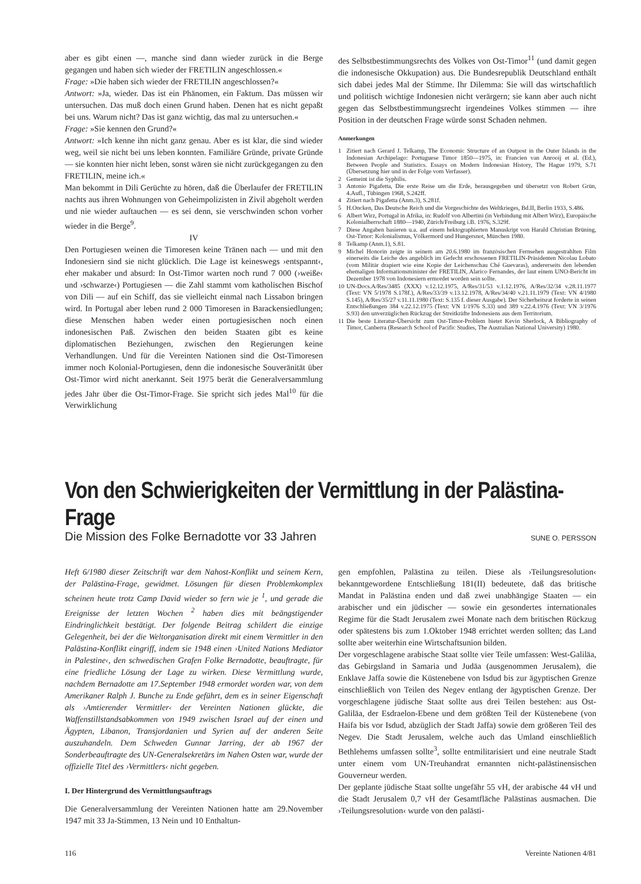aber es gibt einen —, manche sind dann wieder zurück in die Berge gegangen und haben sich wieder der FRETILIN angeschlossen.«
Frage: »Die haben sich wieder der FRETILIN angeschlossen?«
Antwort: »Ja, wieder. Das ist ein Phänomen, ein Faktum. Das müssen wir untersuchen. Das muß doch einen Grund haben. Denen hat es nicht gepaßt bei uns. Warum nicht? Das ist ganz wichtig, das mal zu untersuchen.«
Frage: »Sie kennen den Grund?«
Antwort: »Ich kenne ihn nicht ganz genau. Aber es ist klar, die sind wieder weg, weil sie nicht bei uns leben konnten. Familiäre Gründe, private Gründe — sie konnten hier nicht leben, sonst wären sie nicht zurückgegangen zu den FRETILIN, meine ich.«
Man bekommt in Dili Gerüchte zu hören, daß die Überlaufer der FRETILIN nachts aus ihren Wohnungen von Geheimpolizisten in Zivil abgeholt werden und nie wieder auftauchen — es sei denn, sie verschwinden schon vorher wieder in die Berge<sup>9</sup>.
IV
Den Portugiesen weinen die Timoresen keine Tränen nach — und mit den Indonesiern sind sie nicht glücklich. Die Lage ist keineswegs ›entspannt‹, eher makaber und absurd: In Ost-Timor warten noch rund 7 000 (›weiße‹ und ›schwarze‹) Portugiesen — die Zahl stammt vom katholischen Bischof von Dili — auf ein Schiff, das sie vielleicht einmal nach Lissabon bringen wird. In Portugal aber leben rund 2 000 Timoresen in Barackensiedlungen; diese Menschen haben weder einen portugiesischen noch einen indonesischen Paß. Zwischen den beiden Staaten gibt es keine diplomatischen Beziehungen, zwischen den Regierungen keine Verhandlungen. Und für die Vereinten Nationen sind die Ost-Timoresen immer noch Kolonial-Portugiesen, denn die indonesische Souveränität über Ost-Timor wird nicht anerkannt. Seit 1975 berät die Generalversammlung jedes Jahr über die Ost-Timor-Frage. Sie spricht sich jedes Mal<sup>10</sup> für die Verwirklichung
des Selbstbestimmungsrechts des Volkes von Ost-Timor<sup>11</sup> (und damit gegen die indonesische Okkupation) aus. Die Bundesrepublik Deutschland enthält sich dabei jedes Mal der Stimme. Ihr Dilemma: Sie will das wirtschaftlich und politisch wichtige Indonesien nicht verärgern; sie kann aber auch nicht gegen das Selbstbestimmungsrecht irgendeines Volkes stimmen — ihre Position in der deutschen Frage würde sonst Schaden nehmen.
Anmerkungen
1 Zitiert nach Gerard J. Telkamp, The Economic Structure of an Outpost in the Outer Islands in the Indonesian Archipelago: Portuguese Timor 1850—1975, in: Francien van Anrooij et al. (Ed.), Between People and Statistics. Essays on Modern Indonesian History, The Hague 1979, S.71 (Übersetzung hier und in der Folge vom Verfasser).
2 Gemeint ist die Syphilis.
3 Antonio Pigafetta, Die erste Reise um die Erde, herausgegeben und übersetzt von Robert Grün, 4.Aufl., Tübingen 1968, S.242ff.
4 Zitiert nach Pigafetta (Anm.3), S.281f.
5 H.Oncken, Das Deutsche Reich und die Vorgeschichte des Weltkrieges, Bd.II, Berlin 1933, S.486.
6 Albert Wirz, Portugal in Afrika, in: Rudolf von Albertini (in Verbindung mit Albert Wirz), Europäische Kolonialherrschaft 1880—1940, Zürich/Freiburg i.B. 1976, S.329f.
7 Diese Angaben basieren u.a. auf einem hektographierten Manuskript von Harald Christian Brüning, Ost-Timor: Kolonialismus, Völkermord und Hungersnot, München 1980.
8 Telkamp (Anm.1), S.81.
9 Michel Honorin zeigte in seinem am 20.6.1980 im französischen Fernsehen ausgestrahlten Film einerseits die Leiche des angeblich im Gefecht erschossenen FRETILIN-Präsidenten Nicolau Lobato (vom Militär drapiert wie eine Kopie der Leichenschau Ché Guevaras), andererseits den lebenden ehemaligen Informationsminister der FRETILIN, Alarico Fernandes, der laut einem UNO-Bericht im Dezember 1978 von Indonesiern ermordet worden sein sollte.
10 UN-Docs.A/Res/3485 (XXX) v.12.12.1975, A/Res/31/53 v.1.12.1976, A/Res/32/34 v.28.11.1977 (Text: VN 5/1978 S.178f.), A/Res/33/39 v.13.12.1978, A/Res/34/40 v.21.11.1979 (Text: VN 4/1980 S.145), A/Res/35/27 v.11.11.1980 (Text: S.135 f. dieser Ausgabe). Der Sicherheitsrat forderte in seinen Entschließungen 384 v.22.12.1975 (Text: VN 1/1976 S.33) und 389 v.22.4.1976 (Text: VN 3/1976 S.93) den unverzüglichen Rückzug der Streitkräfte Indonesiens aus dem Territorium.
11 Die beste Literatur-Übersicht zum Ost-Timor-Problem bietet Kevin Sherlock, A Bibliography of Timor, Canberra (Research School of Pacific Studies, The Australian National University) 1980.
Von den Schwierigkeiten der Vermittlung in der Palästina-Frage
Die Mission des Folke Bernadotte vor 33 Jahren SUNE O. PERSSON
Heft 6/1980 dieser Zeitschrift war dem Nahost-Konflikt und seinem Kern, der Palästina-Frage, gewidmet. Lösungen für diesen Problemkomplex scheinen heute trotz Camp David wieder so fern wie je <sup>1</sup>, und gerade die Ereignisse der letzten Wochen <sup>2</sup> haben dies mit beängstigender Eindringlichkeit bestätigt. Der folgende Beitrag schildert die einzige Gelegenheit, bei der die Weltorganisation direkt mit einem Vermittler in den Palästina-Konflikt eingriff, indem sie 1948 einen ›United Nations Mediator in Palestine‹, den schwedischen Grafen Folke Bernadotte, beauftragte, für eine friedliche Lösung der Lage zu wirken. Diese Vermittlung wurde, nachdem Bernadotte am 17.September 1948 ermordet worden war, von dem Amerikaner Ralph J. Bunche zu Ende geführt, dem es in seiner Eigenschaft als ›Amtierender Vermittler‹ der Vereinten Nationen glückte, die Waffenstillstandsabkommen von 1949 zwischen Israel auf der einen und Ägypten, Libanon, Transjordanien und Syrien auf der anderen Seite auszuhandeln. Dem Schweden Gunnar Jarring, der ab 1967 der Sonderbeauftragte des UN-Generalsekretärs im Nahen Osten war, wurde der offizielle Titel des ›Vermittlers‹ nicht gegeben.
I. Der Hintergrund des Vermittlungsauftrags
Die Generalversammlung der Vereinten Nationen hatte am 29.November 1947 mit 33 Ja-Stimmen, 13 Nein und 10 Enthaltun-
gen empfohlen, Palästina zu teilen. Diese als ›Teilungsresolution‹ bekanntgewordene Entschließung 181(II) bedeutete, daß das britische Mandat in Palästina enden und daß zwei unabhängige Staaten — ein arabischer und ein jüdischer — sowie ein gesondertes internationales Regime für die Stadt Jerusalem zwei Monate nach dem britischen Rückzug oder spätestens bis zum 1.Oktober 1948 errichtet werden sollten; das Land sollte aber weiterhin eine Wirtschaftsunion bilden.
Der vorgeschlagene arabische Staat sollte vier Teile umfassen: West-Galiläa, das Gebirgsland in Samaria und Judäa (ausgenommen Jerusalem), die Enklave Jaffa sowie die Küstenebene von Isdud bis zur ägyptischen Grenze einschließlich von Teilen des Negev entlang der ägyptischen Grenze. Der vorgeschlagene jüdische Staat sollte aus drei Teilen bestehen: aus Ost-Galiläa, der Esdraelon-Ebene und dem größten Teil der Küstenebene (von Haifa bis vor Isdud, abzüglich der Stadt Jaffa) sowie dem größeren Teil des Negev. Die Stadt Jerusalem, welche auch das Umland einschließlich Bethlehems umfassen sollte<sup>3</sup>, sollte entmilitarisiert und eine neutrale Stadt unter einem vom UN-Treuhandrat ernannten nicht-palästinensischen Gouverneur werden.
Der geplante jüdische Staat sollte ungefähr 55 vH, der arabische 44 vH und die Stadt Jerusalem 0,7 vH der Gesamtfläche Palästinas ausmachen. Die ›Teilungsresolution‹ wurde von den palästi-
116 Vereinte Nationen 4/81